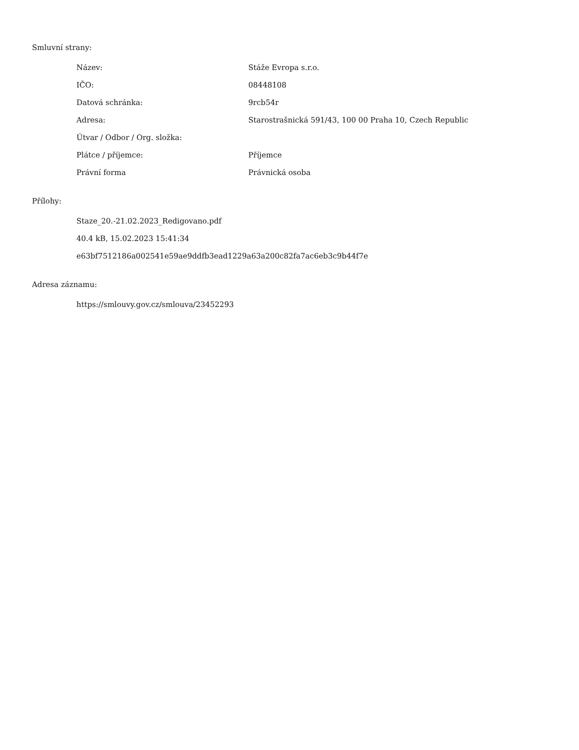Smluvní strany:
| Název: | Stáže Evropa s.r.o. |
| IČO: | 08448108 |
| Datová schránka: | 9rcb54r |
| Adresa: | Starostrašnická 591/43, 100 00 Praha 10, Czech Republic |
| Útvar / Odbor / Org. složka: | |
| Plátce / příjemce: | Příjemce |
| Právní forma | Právnická osoba |
Přílohy:
Staze_20.-21.02.2023_Redigovano.pdf
40.4 kB, 15.02.2023 15:41:34
e63bf7512186a002541e59ae9ddfb3ead1229a63a200c82fa7ac6eb3c9b44f7e
Adresa záznamu:
https://smlouvy.gov.cz/smlouva/23452293